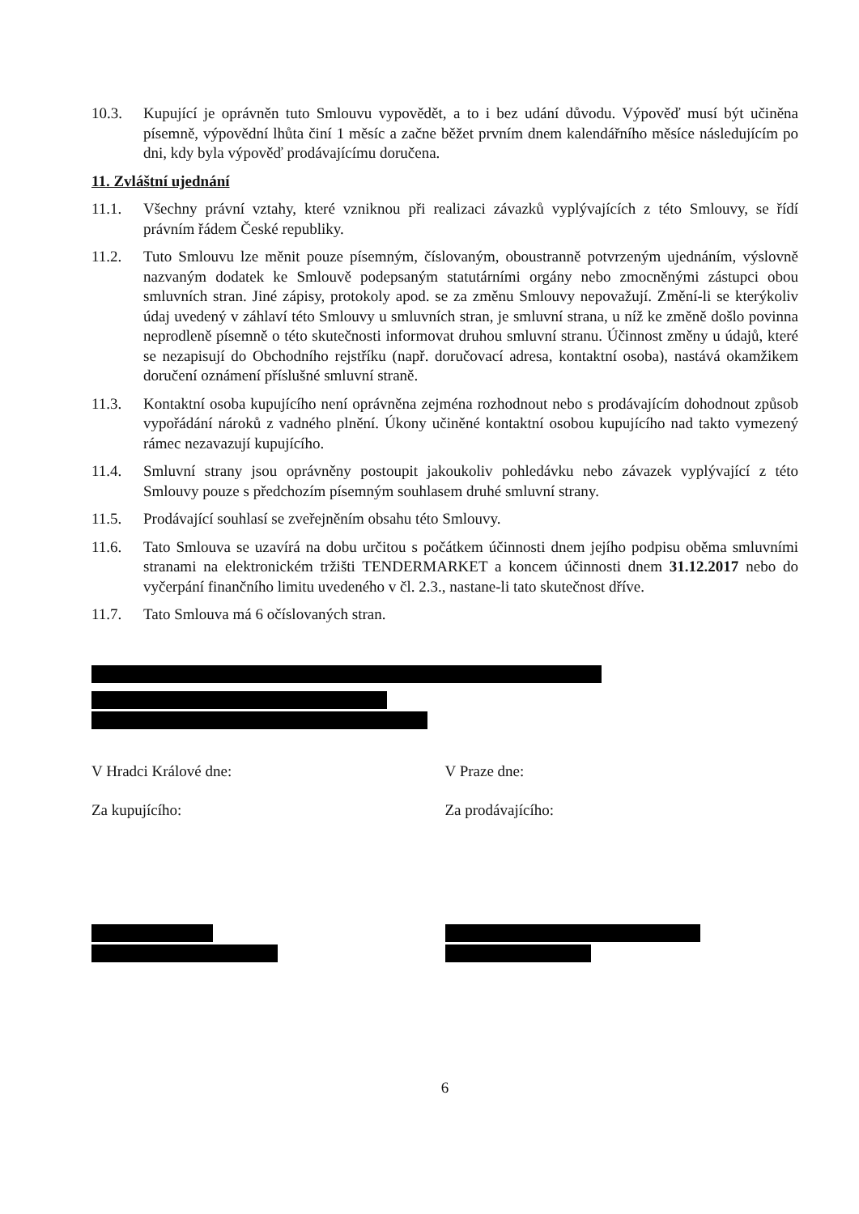10.3. Kupující je oprávněn tuto Smlouvu vypovědět, a to i bez udání důvodu. Výpověď musí být učiněna písemně, výpovědní lhůta činí 1 měsíc a začne běžet prvním dnem kalendářního měsíce následujícím po dni, kdy byla výpověď prodávajícímu doručena.
11. Zvláštní ujednání
11.1. Všechny právní vztahy, které vzniknou při realizaci závazků vyplývajících z této Smlouvy, se řídí právním řádem České republiky.
11.2. Tuto Smlouvu lze měnit pouze písemným, číslovaným, oboustranně potvrzeným ujednáním, výslovně nazvaným dodatek ke Smlouvě podepsaným statutárními orgány nebo zmocněnými zástupci obou smluvních stran. Jiné zápisy, protokoly apod. se za změnu Smlouvy nepovažují. Změní-li se kterýkoliv údaj uvedený v záhlaví této Smlouvy u smluvních stran, je smluvní strana, u níž ke změně došlo povinna neprodleně písemně o této skutečnosti informovat druhou smluvní stranu. Účinnost změny u údajů, které se nezapisují do Obchodního rejstříku (např. doručovací adresa, kontaktní osoba), nastává okamžikem doručení oznámení příslušné smluvní straně.
11.3. Kontaktní osoba kupujícího není oprávněna zejména rozhodnout nebo s prodávajícím dohodnout způsob vypořádání nároků z vadného plnění. Úkony učiněné kontaktní osobou kupujícího nad takto vymezený rámec nezavazují kupujícího.
11.4. Smluvní strany jsou oprávněny postoupit jakoukoliv pohledávku nebo závazek vyplývající z této Smlouvy pouze s předchozím písemným souhlasem druhé smluvní strany.
11.5. Prodávající souhlasí se zveřejněním obsahu této Smlouvy.
11.6. Tato Smlouva se uzavírá na dobu určitou s počátkem účinnosti dnem jejího podpisu oběma smluvními stranami na elektronickém tržišti TENDERMARKET a koncem účinnosti dnem 31.12.2017 nebo do vyčerpání finančního limitu uvedeného v čl. 2.3., nastane-li tato skutečnost dříve.
11.7. Tato Smlouva má 6 očíslovaných stran.
V Hradci Králové dne: V Praze dne:
Za kupujícího: Za prodávajícího:
6